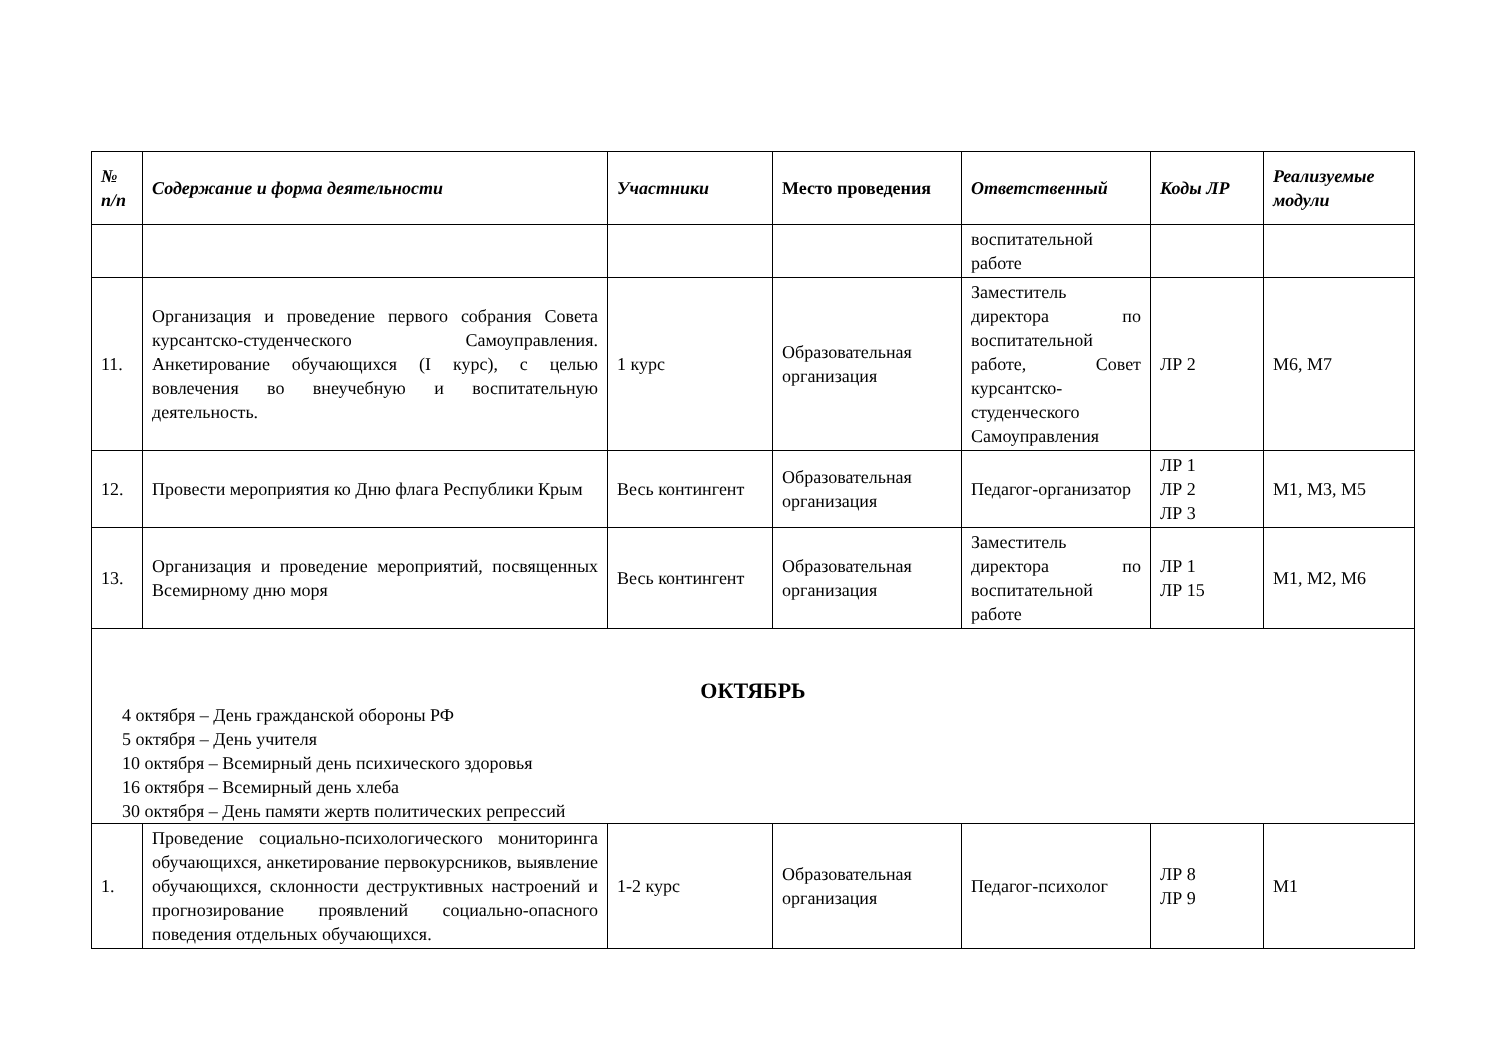| № п/п | Содержание и форма деятельности | Участники | Место проведения | Ответственный | Коды ЛР | Реализуемые модули |
| --- | --- | --- | --- | --- | --- | --- |
| | | | | воспитательной работе | | |
| 11. | Организация и проведение первого собрания Совета курсантско-студенческого Самоуправления. Анкетирование обучающихся (I курс), с целью вовлечения во внеучебную и воспитательную деятельность. | 1 курс | Образовательная организация | Заместитель директора по воспитательной работе, Совет курсантско-студенческого Самоуправления | ЛР 2 | М6, М7 |
| 12. | Провести мероприятия ко Дню флага Республики Крым | Весь контингент | Образовательная организация | Педагог-организатор | ЛР 1 ЛР 2 ЛР 3 | М1, М3, М5 |
| 13. | Организация и проведение мероприятий, посвященных Всемирному дню моря | Весь контингент | Образовательная организация | Заместитель директора по воспитательной работе | ЛР 1 ЛР 15 | М1, М2, М6 |
| ОКТЯБРЬ 4 октября – День гражданской обороны РФ 5 октября – День учителя 10 октября – Всемирный день психического здоровья 16 октября – Всемирный день хлеба 30 октября – День памяти жертв политических репрессий | | | | | | |
| 1. | Проведение социально-психологического мониторинга обучающихся, анкетирование первокурсников, выявление обучающихся, склонности деструктивных настроений и прогнозирование проявлений социально-опасного поведения отдельных обучающихся. | 1-2 курс | Образовательная организация | Педагог-психолог | ЛР 8 ЛР 9 | М1 |